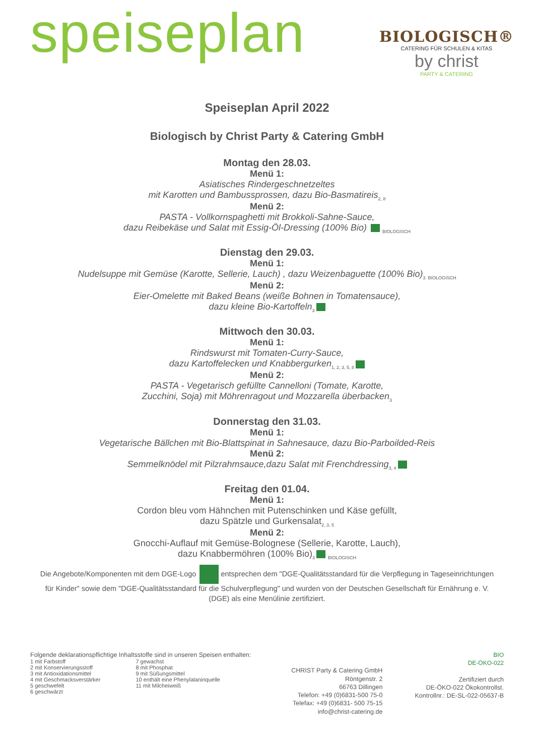speiseplan
BIOLOGISCH®
CATERING FÜR SCHULEN & KITAS
by christ
PARTY & CATERING
Speiseplan April 2022
Biologisch by Christ Party & Catering GmbH
Montag den 28.03.
Menü 1:
Asiatisches Rindergeschnetzeltes
mit Karotten und Bambussprossen, dazu Bio-Basmatireis<sub>2, 8</sub>
Menü 2:
PASTA - Vollkornspaghetti mit Brokkoli-Sahne-Sauce,
dazu Reibekäse und Salat mit Essig-Öl-Dressing (100% Bio) <sub>BIOLOGISCH</sub>
Dienstag den 29.03.
Menü 1:
Nudelsuppe mit Gemüse (Karotte, Sellerie, Lauch) , dazu Weizenbaguette (100% Bio)<sub>3</sub> <sub>BIOLOGISCH</sub>
Menü 2:
Eier-Omelette mit Baked Beans (weiße Bohnen in Tomatensauce),
dazu kleine Bio-Kartoffeln<sub>3</sub>
Mittwoch den 30.03.
Menü 1:
Rindswurst mit Tomaten-Curry-Sauce,
dazu Kartoffelecken und Knabbergurken<sub>1, 2, 3, 5, 8</sub>
Menü 2:
PASTA - Vegetarisch gefüllte Cannelloni (Tomate, Karotte,
Zucchini, Soja) mit Möhrenragout und Mozzarella überbacken<sub>3</sub>
Donnerstag den 31.03.
Menü 1:
Vegetarische Bällchen mit Bio-Blattspinat in Sahnesauce, dazu Bio-Parboilded-Reis
Menü 2:
Semmelknödel mit Pilzrahmsauce,dazu Salat mit Frenchdressing<sub>3, 4</sub>
Freitag den 01.04.
Menü 1:
Cordon bleu vom Hähnchen mit Putenschinken und Käse gefüllt,
dazu Spätzle und Gurkensalat<sub>2, 3, 5</sub>
Menü 2:
Gnocchi-Auflauf mit Gemüse-Bolognese (Sellerie, Karotte, Lauch),
dazu Knabbermöhren (100% Bio)<sub>3</sub> <sub>BIOLOGISCH</sub>
Die Angebote/Komponenten mit dem DGE-Logo entsprechen dem "DGE-Qualitätsstandard für die Verpflegung in Tageseinrichtungen für Kinder" sowie dem "DGE-Qualitätsstandard für die Schulverpflegung" und wurden von der Deutschen Gesellschaft für Ernährung e. V. (DGE) als eine Menülinie zertifiziert.
Folgende deklarationspflichtige Inhaltsstoffe sind in unseren Speisen enthalten:
1 mit Farbstoff
2 mit Konservierungsstoff
3 mit Antioxidationsmittel
4 mit Geschmacksverstärker
5 geschwefelt
6 geschwärzt
7 gewachst
8 mit Phosphat
9 mit Süßungsmittel
10 enthält eine Phenylalaninquelle
11 mit Milcheiweiß
CHRIST Party & Catering GmbH
Röntgenstr. 2
66763 Dillingen
Telefon: +49 (0)6831-500 75-0
Telefax: +49 (0)6831- 500 75-15
info@christ-catering.de
BIO
DE-ÖKO-022
Zertifiziert durch
DE-ÖKO-022 Ökokontrollst.
Kontrollnr.: DE-SL-022-05637-B